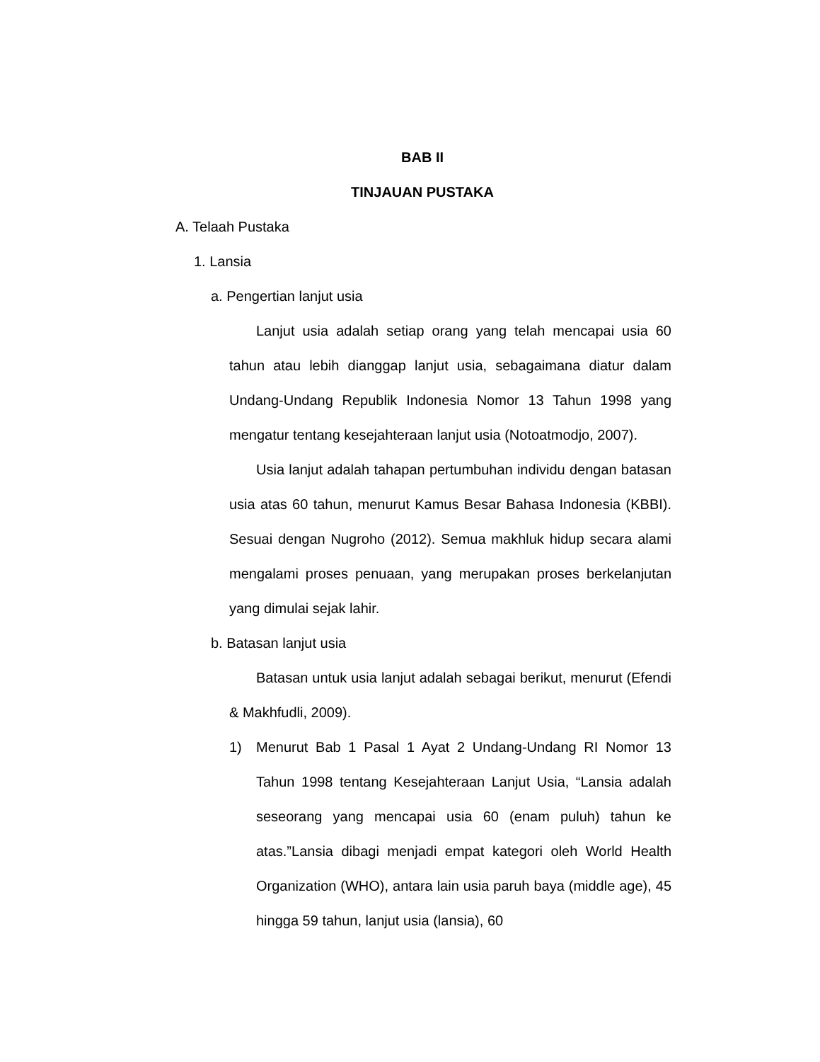BAB II
TINJAUAN PUSTAKA
A. Telaah Pustaka
1. Lansia
a. Pengertian lanjut usia
Lanjut usia adalah setiap orang yang telah mencapai usia 60 tahun atau lebih dianggap lanjut usia, sebagaimana diatur dalam Undang-Undang Republik Indonesia Nomor 13 Tahun 1998 yang mengatur tentang kesejahteraan lanjut usia (Notoatmodjo, 2007).
Usia lanjut adalah tahapan pertumbuhan individu dengan batasan usia atas 60 tahun, menurut Kamus Besar Bahasa Indonesia (KBBI). Sesuai dengan Nugroho (2012). Semua makhluk hidup secara alami mengalami proses penuaan, yang merupakan proses berkelanjutan yang dimulai sejak lahir.
b. Batasan lanjut usia
Batasan untuk usia lanjut adalah sebagai berikut, menurut (Efendi & Makhfudli, 2009).
1) Menurut Bab 1 Pasal 1 Ayat 2 Undang-Undang RI Nomor 13 Tahun 1998 tentang Kesejahteraan Lanjut Usia, “Lansia adalah seseorang yang mencapai usia 60 (enam puluh) tahun ke atas.”Lansia dibagi menjadi empat kategori oleh World Health Organization (WHO), antara lain usia paruh baya (middle age), 45 hingga 59 tahun, lanjut usia (lansia), 60